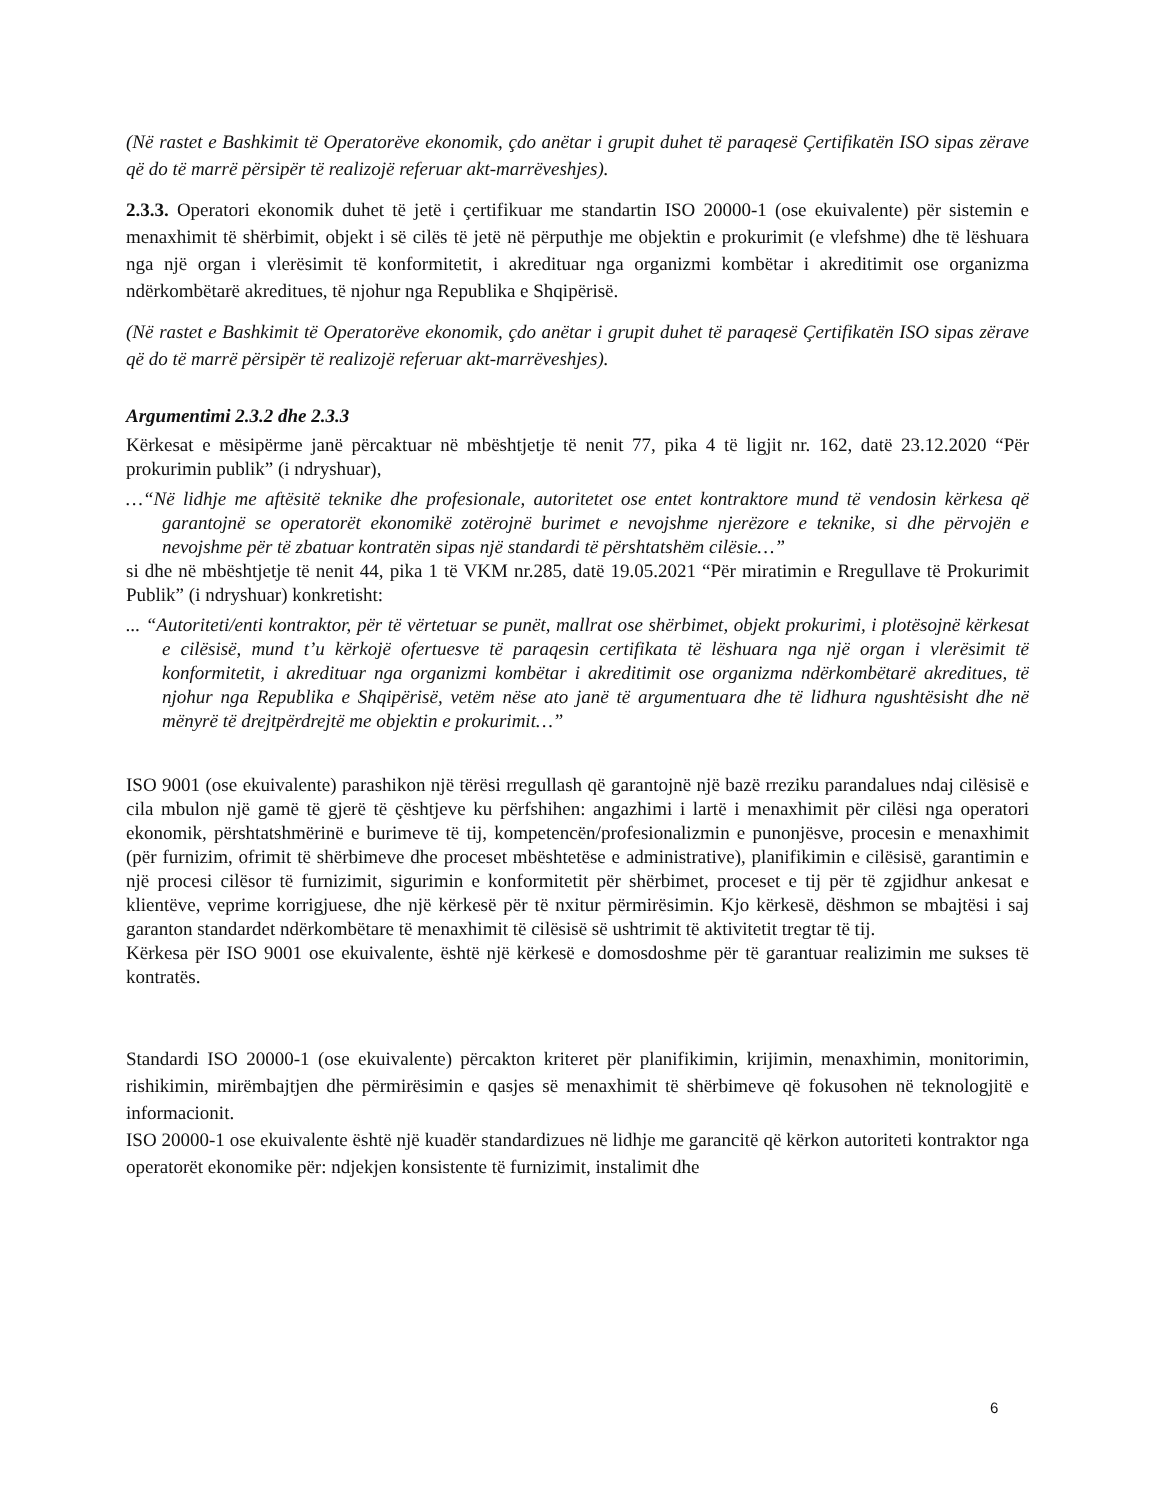(Në rastet e Bashkimit të Operatorëve ekonomik, çdo anëtar i grupit duhet të paraqesë Çertifikatën ISO sipas zërave që do të marrë përsipër të realizojë referuar akt-marrëveshjes).
2.3.3. Operatori ekonomik duhet të jetë i çertifikuar me standartin ISO 20000-1 (ose ekuivalente) për sistemin e menaxhimit të shërbimit, objekt i së cilës të jetë në përputhje me objektin e prokurimit (e vlefshme) dhe të lëshuara nga një organ i vlerësimit të konformitetit, i akredituar nga organizmi kombëtar i akreditimit ose organizma ndërkombëtarë akreditues, të njohur nga Republika e Shqipërisë.
(Në rastet e Bashkimit të Operatorëve ekonomik, çdo anëtar i grupit duhet të paraqesë Çertifikatën ISO sipas zërave që do të marrë përsipër të realizojë referuar akt-marrëveshjes).
Argumentimi 2.3.2 dhe 2.3.3
Kërkesat e mësipërme janë përcaktuar në mbështjetje të nenit 77, pika 4 të ligjit nr. 162, datë 23.12.2020 “Për prokurimin publik” (i ndryshuar),
…“Në lidhje me aftësitë teknike dhe profesionale, autoritetet ose entet kontraktore mund të vendosin kërkesa që garantojnë se operatorët ekonomikë zotërojnë burimet e nevojshme njerëzore e teknike, si dhe përvojën e nevojshme për të zbatuar kontratën sipas një standardi të përshtatshëm cilësie…”
si dhe në mbështjetje të nenit 44, pika 1 të VKM nr.285, datë 19.05.2021 “Për miratimin e Rregullave të Prokurimit Publik” (i ndryshuar) konkretisht:
... “Autoriteti/enti kontraktor, për të vërtetuar se punët, mallrat ose shërbimet, objekt prokurimi, i plotësojnë kërkesat e cilësisë, mund t’u kërkojë ofertuesve të paraqesin certifikata të lëshuara nga një organ i vlerësimit të konformitetit, i akredituar nga organizmi kombëtar i akreditimit ose organizma ndërkombëtarë akreditues, të njohur nga Republika e Shqipërisë, vetëm nëse ato janë të argumentuara dhe të lidhura ngushtësisht dhe në mënyrë të drejtpërdrejtë me objektin e prokurimit…”
ISO 9001 (ose ekuivalente) parashikon një tërësi rregullash që garantojnë një bazë rreziku parandalues ndaj cilësisë e cila mbulon një gamë të gjerë të çështjeve ku përfshihen: angazhimi i lartë i menaxhimit për cilësi nga operatori ekonomik, përshtatshmërinë e burimeve të tij, kompetencën/profesionalizmin e punonjësve, procesin e menaxhimit (për furnizim, ofrimit të shërbimeve dhe proceset mbështetëse e administrative), planifikimin e cilësisë, garantimin e një procesi cilësor të furnizimit, sigurimin e konformitetit për shërbimet, proceset e tij për të zgjidhur ankesat e klientëve, veprime korrigjuese, dhe një kërkesë për të nxitur përmirësimin. Kjo kërkesë, dëshmon se mbajtësi i saj garanton standardet ndërkombëtare të menaxhimit të cilësisë së ushtrimit të aktivitetit tregtar të tij.
Kërkesa për ISO 9001 ose ekuivalente, është një kërkesë e domosdoshme për të garantuar realizimin me sukses të kontratës.
Standardi ISO 20000-1 (ose ekuivalente) përcakton kriteret për planifikimin, krijimin, menaxhimin, monitorimin, rishikimin, mirëmbajtjen dhe përmirësimin e qasjes së menaxhimit të shërbimeve që fokusohen në teknologjitë e informacionit.
ISO 20000-1 ose ekuivalente është një kuadër standardizues në lidhje me garancitë që kërkon autoriteti kontraktor nga operatorët ekonomike për: ndjekjen konsistente të furnizimit, instalimit dhe
6